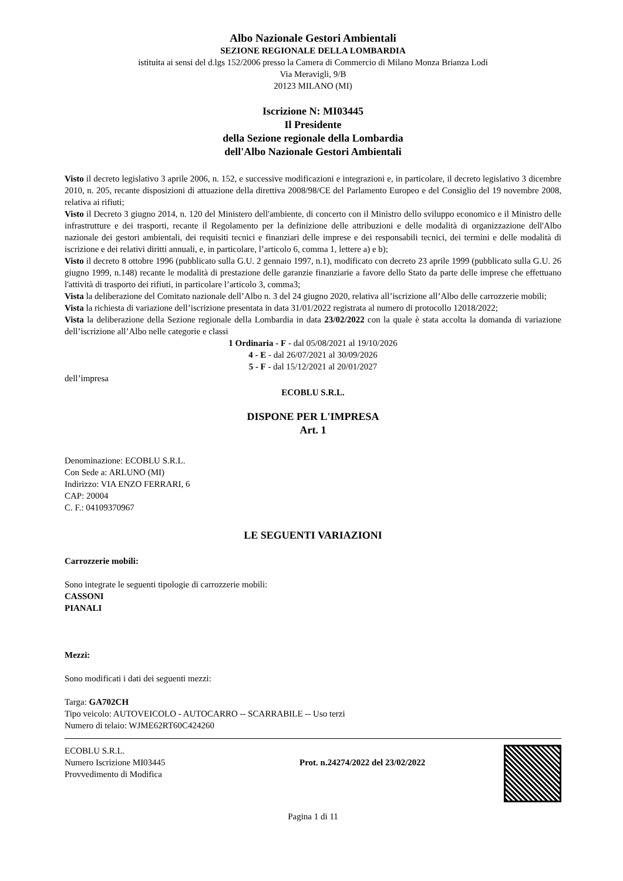Albo Nazionale Gestori Ambientali
SEZIONE REGIONALE DELLA LOMBARDIA
istituita ai sensi del d.lgs 152/2006 presso la Camera di Commercio di Milano Monza Brianza Lodi
Via Meravigli, 9/B
20123 MILANO (MI)
Iscrizione N: MI03445
Il Presidente
della Sezione regionale della Lombardia
dell'Albo Nazionale Gestori Ambientali
Visto il decreto legislativo 3 aprile 2006, n. 152, e successive modificazioni e integrazioni e, in particolare, il decreto legislativo 3 dicembre 2010, n. 205, recante disposizioni di attuazione della direttiva 2008/98/CE del Parlamento Europeo e del Consiglio del 19 novembre 2008, relativa ai rifiuti;
Visto il Decreto 3 giugno 2014, n. 120 del Ministero dell'ambiente, di concerto con il Ministro dello sviluppo economico e il Ministro delle infrastrutture e dei trasporti, recante il Regolamento per la definizione delle attribuzioni e delle modalità di organizzazione dell'Albo nazionale dei gestori ambientali, dei requisiti tecnici e finanziari delle imprese e dei responsabili tecnici, dei termini e delle modalità di iscrizione e dei relativi diritti annuali, e, in particolare, l’articolo 6, comma 1, lettere a) e b);
Visto il decreto 8 ottobre 1996 (pubblicato sulla G.U. 2 gennaio 1997, n.1), modificato con decreto 23 aprile 1999 (pubblicato sulla G.U. 26 giugno 1999, n.148) recante le modalità di prestazione delle garanzie finanziarie a favore dello Stato da parte delle imprese che effettuano l'attività di trasporto dei rifiuti, in particolare l’articolo 3, comma3;
Vista la deliberazione del Comitato nazionale dell’Albo n. 3 del 24 giugno 2020, relativa all’iscrizione all’Albo delle carrozzerie mobili;
Vista la richiesta di variazione dell’iscrizione presentata in data 31/01/2022 registrata al numero di protocollo 12018/2022;
Vista la deliberazione della Sezione regionale della Lombardia in data 23/02/2022 con la quale è stata accolta la domanda di variazione dell’iscrizione all’Albo nelle categorie e classi
1 Ordinaria - F - dal 05/08/2021 al 19/10/2026
4 - E - dal 26/07/2021 al 30/09/2026
5 - F - dal 15/12/2021 al 20/01/2027
dell’impresa
ECOBLU S.R.L.
DISPONE PER L'IMPRESA
Art. 1
Denominazione: ECOBLU S.R.L.
Con Sede a: ARLUNO (MI)
Indirizzo: VIA ENZO FERRARI, 6
CAP: 20004
C. F.: 04109370967
LE SEGUENTI VARIAZIONI
Carrozzerie mobili:
Sono integrate le seguenti tipologie di carrozzerie mobili:
CASSONI
PIANALI
Mezzi:
Sono modificati i dati dei seguenti mezzi:
Targa: GA702CH
Tipo veicolo: AUTOVEICOLO - AUTOCARRO -- SCARRABILE -- Uso terzi
Numero di telaio: WJME62RT60C424260
ECOBLU S.R.L.
Numero Iscrizione MI03445
Provvedimento di Modifica
Prot. n.24274/2022 del 23/02/2022
Pagina 1 di 11